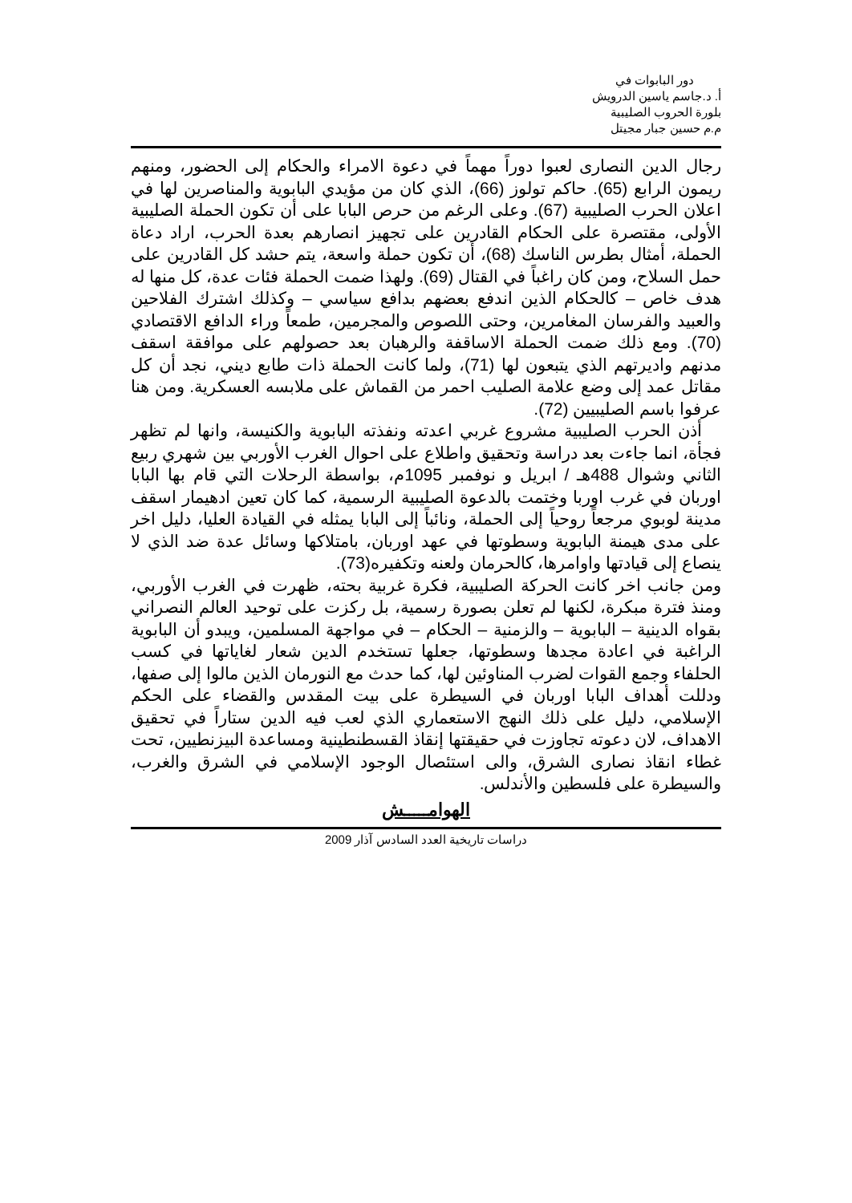دور البابوات في
أ. د.جاسم ياسين الدرويش
بلورة الحروب الصليبية
م.م حسين جبار مجيتل
رجال الدين النصارى لعبوا دوراً مهماً في دعوة الامراء والحكام إلى الحضور، ومنهم ريمون الرابع (65). حاكم تولوز (66)، الذي كان من مؤيدي البابوية والمناصرين لها في اعلان الحرب الصليبية (67). وعلى الرغم من حرص البابا على أن تكون الحملة الصليبية الأولى، مقتصرة على الحكام القادرين على تجهيز انصارهم بعدة الحرب، اراد دعاة الحملة، أمثال بطرس الناسك (68)، أن تكون حملة واسعة، يتم حشد كل القادرين على حمل السلاح، ومن كان راغباً في القتال (69). ولهذا ضمت الحملة فئات عدة، كل منها له هدف خاص – كالحكام الذين اندفع بعضهم بدافع سياسي – وكذلك اشترك الفلاحين والعبيد والفرسان المغامرين، وحتى اللصوص والمجرمين، طمعاً وراء الدافع الاقتصادي (70). ومع ذلك ضمت الحملة الاساقفة والرهبان بعد حصولهم على موافقة اسقف مدنهم واديرتهم الذي يتبعون لها (71)، ولما كانت الحملة ذات طابع ديني، نجد أن كل مقاتل عمد إلى وضع علامة الصليب احمر من القماش على ملابسه العسكرية. ومن هنا عرفوا باسم الصليبيين (72).
أذن الحرب الصليبية مشروع غربي اعدته ونفذته البابوية والكنيسة، وانها لم تظهر فجأة، انما جاءت بعد دراسة وتحقيق واطلاع على احوال الغرب الأوربي بين شهري ربيع الثاني وشوال 488هـ / ابريل و نوفمبر 1095م، بواسطة الرحلات التي قام بها البابا اوربان في غرب اوربا وختمت بالدعوة الصليبية الرسمية، كما كان تعين ادهيمار اسقف مدينة لوبوي مرجعاً روحياً إلى الحملة، ونائباً إلى البابا يمثله في القيادة العليا، دليل اخر على مدى هيمنة البابوية وسطوتها في عهد اوربان، بامتلاكها وسائل عدة ضد الذي لا ينصاع إلى قيادتها واوامرها، كالحرمان ولعنه وتكفيره(73).
ومن جانب اخر كانت الحركة الصليبية، فكرة غربية بحته، ظهرت في الغرب الأوربي، ومنذ فترة مبكرة، لكنها لم تعلن بصورة رسمية، بل ركزت على توحيد العالم النصراني بقواه الدينية – البابوية – والزمنية – الحكام – في مواجهة المسلمين، ويبدو أن البابوية الراغبة في اعادة مجدها وسطوتها، جعلها تستخدم الدين شعار لغاياتها في كسب الحلفاء وجمع القوات لضرب المناوئين لها، كما حدث مع النورمان الذين مالوا إلى صفها، ودللت أهداف البابا اوربان في السيطرة على بيت المقدس والقضاء على الحكم الإسلامي، دليل على ذلك النهج الاستعماري الذي لعب فيه الدين ستاراً في تحقيق الاهداف، لان دعوته تجاوزت في حقيقتها إنقاذ القسطنطينية ومساعدة البيزنطيين، تحت غطاء انقاذ نصارى الشرق، والى استئصال الوجود الإسلامي في الشرق والغرب، والسيطرة على فلسطين والأندلس.
الهوامـــــش
دراسات تاريخية العدد السادس آذار 2009